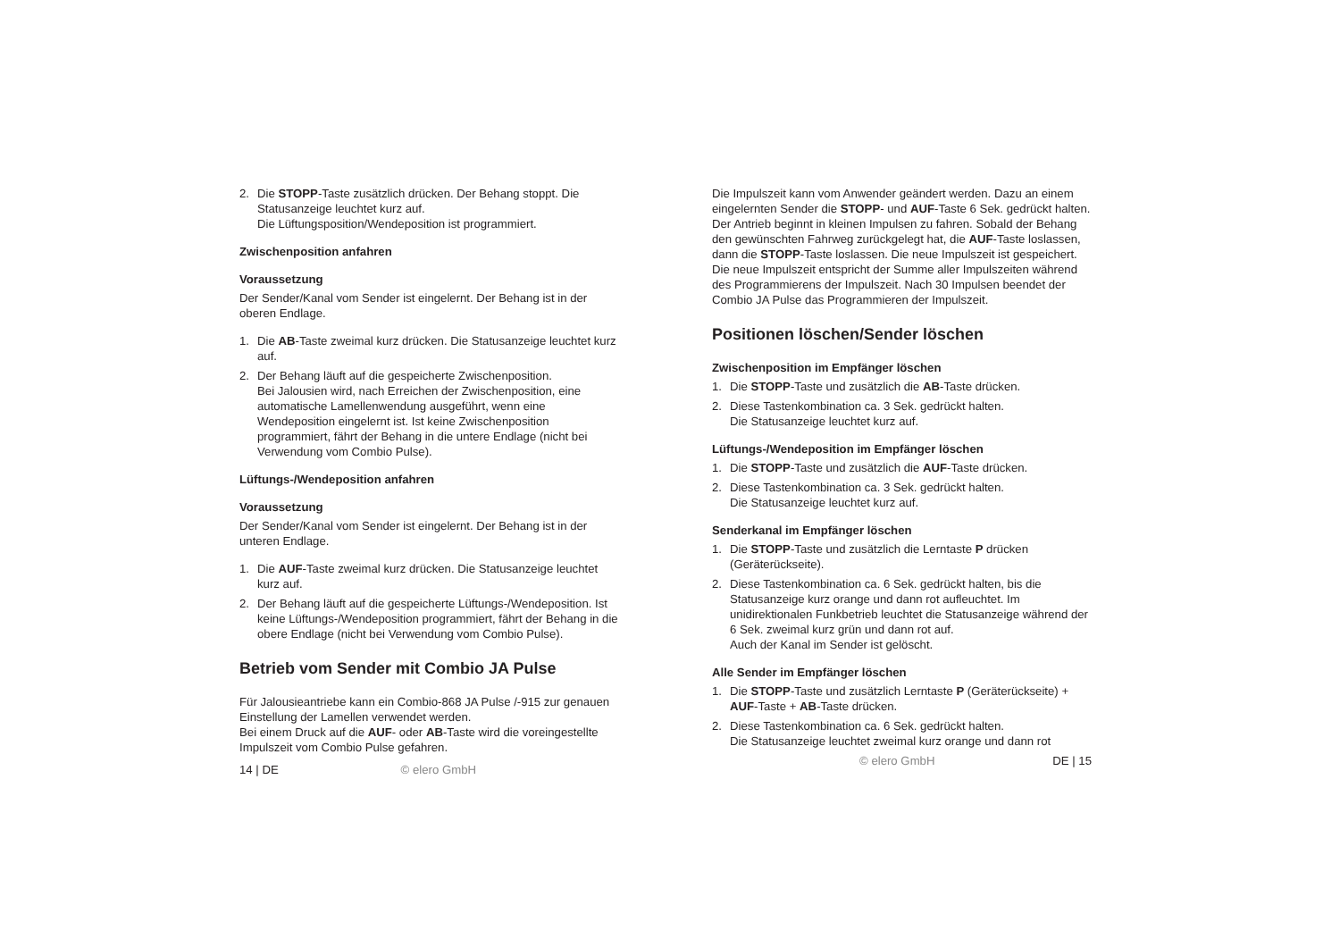2. Die STOPP-Taste zusätzlich drücken. Der Behang stoppt. Die Statusanzeige leuchtet kurz auf.
Die Lüftungsposition/Wendeposition ist programmiert.
Zwischenposition anfahren
Voraussetzung
Der Sender/Kanal vom Sender ist eingelernt. Der Behang ist in der oberen Endlage.
1. Die AB-Taste zweimal kurz drücken. Die Statusanzeige leuchtet kurz auf.
2. Der Behang läuft auf die gespeicherte Zwischenposition.
Bei Jalousien wird, nach Erreichen der Zwischenposition, eine automatische Lamellenwendung ausgeführt, wenn eine Wendeposition eingelernt ist. Ist keine Zwischenposition programmiert, fährt der Behang in die untere Endlage (nicht bei Verwendung vom Combio Pulse).
Lüftungs-/Wendeposition anfahren
Voraussetzung
Der Sender/Kanal vom Sender ist eingelernt. Der Behang ist in der unteren Endlage.
1. Die AUF-Taste zweimal kurz drücken. Die Statusanzeige leuchtet kurz auf.
2. Der Behang läuft auf die gespeicherte Lüftungs-/Wendeposition. Ist keine Lüftungs-/Wendeposition programmiert, fährt der Behang in die obere Endlage (nicht bei Verwendung vom Combio Pulse).
Betrieb vom Sender mit Combio JA Pulse
Für Jalousieantriebe kann ein Combio-868 JA Pulse /-915 zur genauen Einstellung der Lamellen verwendet werden.
Bei einem Druck auf die AUF- oder AB-Taste wird die voreingestellte Impulszeit vom Combio Pulse gefahren.
14 | DE © elero GmbH
Die Impulszeit kann vom Anwender geändert werden. Dazu an einem eingelernten Sender die STOPP- und AUF-Taste 6 Sek. gedrückt halten. Der Antrieb beginnt in kleinen Impulsen zu fahren. Sobald der Behang den gewünschten Fahrweg zurückgelegt hat, die AUF-Taste loslassen, dann die STOPP-Taste loslassen. Die neue Impulszeit ist gespeichert. Die neue Impulszeit entspricht der Summe aller Impulszeiten während des Programmierens der Impulszeit. Nach 30 Impulsen beendet der Combio JA Pulse das Programmieren der Impulszeit.
Positionen löschen/Sender löschen
Zwischenposition im Empfänger löschen
1. Die STOPP-Taste und zusätzlich die AB-Taste drücken.
2. Diese Tastenkombination ca. 3 Sek. gedrückt halten.
Die Statusanzeige leuchtet kurz auf.
Lüftungs-/Wendeposition im Empfänger löschen
1. Die STOPP-Taste und zusätzlich die AUF-Taste drücken.
2. Diese Tastenkombination ca. 3 Sek. gedrückt halten.
Die Statusanzeige leuchtet kurz auf.
Senderkanal im Empfänger löschen
1. Die STOPP-Taste und zusätzlich die Lerntaste P drücken (Geräterückseite).
2. Diese Tastenkombination ca. 6 Sek. gedrückt halten, bis die Statusanzeige kurz orange und dann rot aufleuchtet. Im unidirektionalen Funkbetrieb leuchtet die Statusanzeige während der 6 Sek. zweimal kurz grün und dann rot auf.
Auch der Kanal im Sender ist gelöscht.
Alle Sender im Empfänger löschen
1. Die STOPP-Taste und zusätzlich Lerntaste P (Geräterückseite) + AUF-Taste + AB-Taste drücken.
2. Diese Tastenkombination ca. 6 Sek. gedrückt halten.
Die Statusanzeige leuchtet zweimal kurz orange und dann rot
© elero GmbH DE | 15